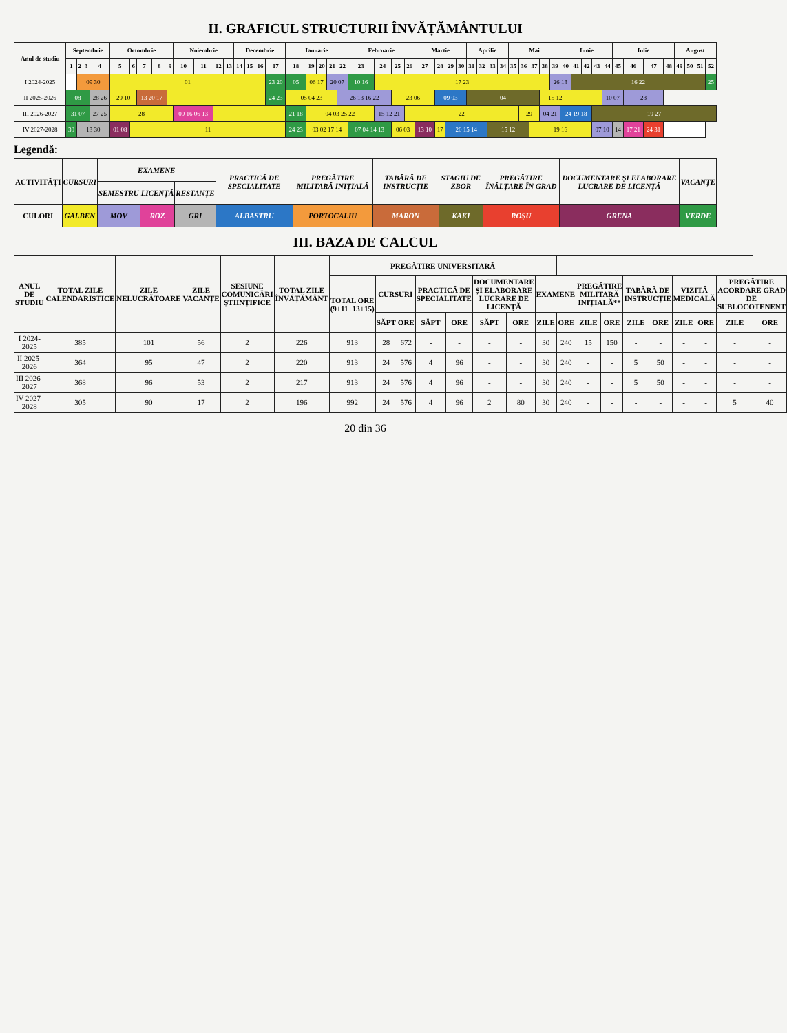II. GRAFICUL STRUCTURII ÎNVĂȚĂMÂNTULUI
| Anul de studiu | Septembrie | | | | Octombrie | | | | | Noiembrie | | | | Decembrie | | | | Ianuarie | | | | | Februarie | | | | Martie | | | | Aprilie | | | | Mai | | | | | Iunie | | | | | Iulie | | | | August | | | |
| --- | --- | --- | --- | --- | --- | --- | --- | --- | --- | --- | --- | --- | --- | --- | --- | --- | --- | --- | --- | --- | --- | --- | --- | --- | --- | --- | --- | --- | --- | --- | --- | --- | --- | --- | --- | --- | --- | --- | --- | --- | --- | --- | --- | --- | --- | --- | --- | --- | --- | --- | --- | --- |
| | 1 | 2 | 3 | 4 | 5 | 6 | 7 | 8 | 9 | 10 | 11 | 12 | 13 | 14 | 15 | 16 | 17 | 18 | 19 | 20 | 21 | 22 | 23 | 24 | 25 | 26 | 27 | 28 | 29 | 30 | 31 | 32 | 33 | 34 | 35 | 36 | 37 | 38 | 39 | 40 | 41 | 42 | 43 | 44 | 45 | 46 | 47 | 48 | 49 | 50 | 51 | 52 |
| I 2024-2025 | | 09 30 | | | 01 | | | | | | | | | | | | 23 20 | 05 | 06 17 | | 20 07 | | 10 16 | 17 23 | | | | | | | | | | | | | | | 26 13 | | 16 22 | | | | | | | | | | | 25 |
| II 2025-2026 | 08 | | | 28 26 | 29 10 | | 13 20 17 | | | | | | | | | | 24 23 | 05 04 23 | | | | 26 13 16 22 | | | 23 06 | | | 09 03 | | | 04 | | | | | | | 15 12 | | | | | | 10 07 | | 28 | | | | | | |
| III 2026-2027 | 31 07 | | | 27 25 | 28 | | | | | 09 16 06 13 | | | | | | | | 21 18 | 04 03 25 22 | | | | | 15 12 21 | | 22 | | | | | | | | | | 29 | | 04 21 | | 24 19 18 | | | 19 27 | | | | | | | | | |
| IV 2027-2028 | 30 | 13 30 | | | 01 08 | 11 | | | | | | | | | | | | 24 23 | 03 02 17 14 | | | | 07 04 14 13 | | 06 03 | | 13 10 | 17 | 20 15 14 | | | | 15 12 | | | | 19 16 | | | | | | 07 10 | | 14 | 17 21 | 24 31 | | | | | |
Legendă:
| ACTIVITĂȚI | CURSURI | EXAMENE | | | PRACTICĂ DE SPECIALITATE | PREGĂTIRE MILITARĂ INIȚIALĂ | TABĂRĂ DE INSTRUCȚIE | STAGIU DE ZBOR | PREGĂTIRE ÎNĂLȚARE ÎN GRAD | DOCUMENTARE ȘI ELABORARE LUCRARE DE LICENȚĂ | VACANȚE |
| | | SEMESTRU | LICENȚĂ | RESTANȚE | | | | | | | |
| CULORI | GALBEN | MOV | ROZ | GRI | ALBASTRU | PORTOCALIU | MARON | KAKI | ROȘU | GRENA | VERDE |
III. BAZA DE CALCUL
| ANUL DE STUDIU | TOTAL ZILE CALENDARISTICE | ZILE NELUCRĂTOARE | ZILE VACANȚE | SESIUNE COMUNICĂRI ȘTIINȚIFICE | TOTAL ZILE ÎNVĂȚĂMÂNT | PREGĂTIRE UNIVERSITARĂ | | | | | | | | | | | | | | | | |
| --- | --- | --- | --- | --- | --- | --- | --- | --- | --- | --- | --- | --- | --- | --- | --- | --- | --- | --- | --- | --- | --- | --- |
| | | | | | | TOTAL ORE (9+11+13+15) | CURSURI | | PRACTICĂ DE SPECIALITATE | | DOCUMENTARE ȘI ELABORARE LUCRARE DE LICENȚĂ | | EXAMENE | | PREGĂTIRE MILITARĂ INIȚIALĂ** | | TABĂRĂ DE INSTRUCȚIE | | VIZITĂ MEDICALĂ | | PREGĂTIRE ACORDARE GRAD DE SUBLOCOTENENT | |
| | | | | | | | SĂPT | ORE | SĂPT | ORE | SĂPT | ORE | ZILE | ORE | ZILE | ORE | ZILE | ORE | ZILE | ORE | ZILE | ORE |
| I 2024-2025 | 385 | 101 | 56 | 2 | 226 | 913 | 28 | 672 | - | - | - | - | 30 | 240 | 15 | 150 | - | - | - | - | - | - |
| II 2025-2026 | 364 | 95 | 47 | 2 | 220 | 913 | 24 | 576 | 4 | 96 | - | - | 30 | 240 | - | - | 5 | 50 | - | - | - | - |
| III 2026-2027 | 368 | 96 | 53 | 2 | 217 | 913 | 24 | 576 | 4 | 96 | - | - | 30 | 240 | - | - | 5 | 50 | - | - | - | - |
| IV 2027-2028 | 305 | 90 | 17 | 2 | 196 | 992 | 24 | 576 | 4 | 96 | 2 | 80 | 30 | 240 | - | - | - | - | - | - | 5 | 40 |
20 din 36